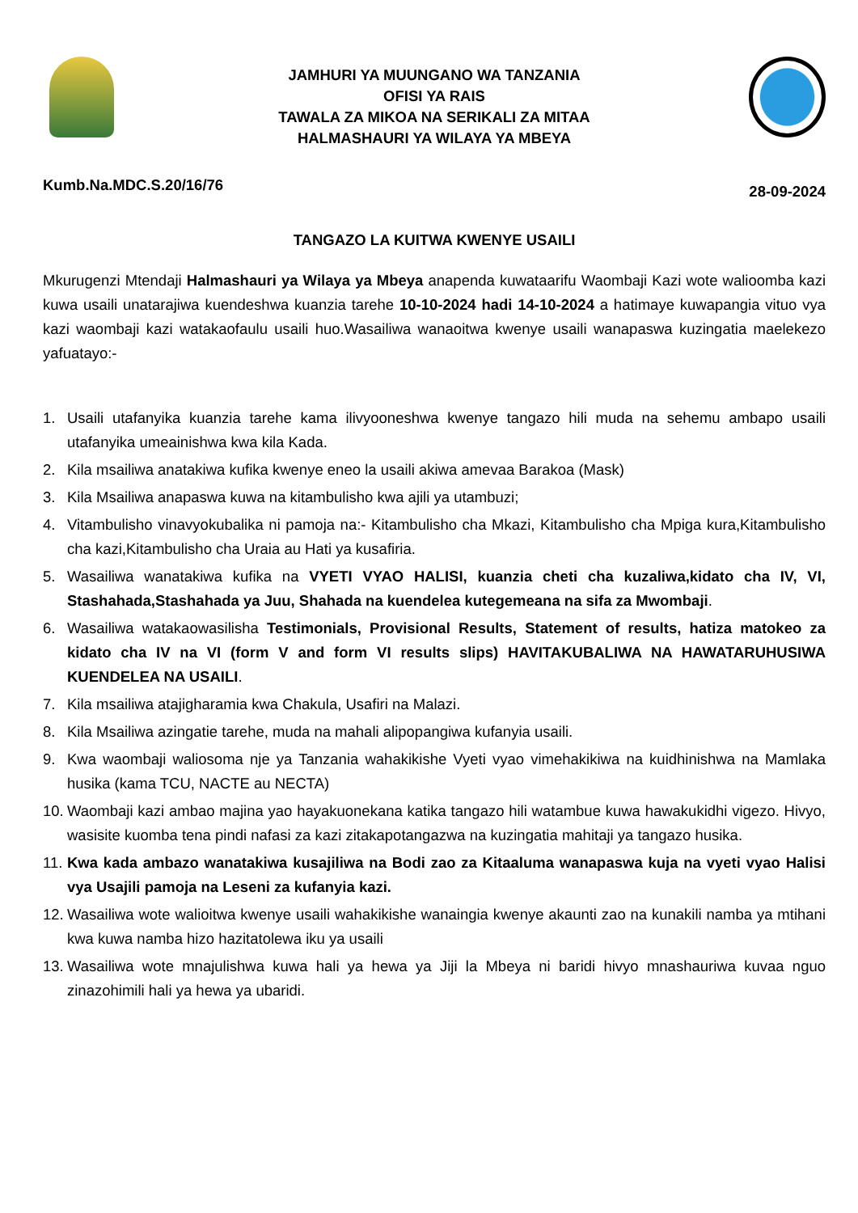JAMHURI YA MUUNGANO WA TANZANIA
OFISI YA RAIS
TAWALA ZA MIKOA NA SERIKALI ZA MITAA
HALMASHAURI YA WILAYA YA MBEYA
Kumb.Na.MDC.S.20/16/76 28-09-2024
TANGAZO LA KUITWA KWENYE USAILI
Mkurugenzi Mtendaji Halmashauri ya Wilaya ya Mbeya anapenda kuwataarifu Waombaji Kazi wote walioomba kazi kuwa usaili unatarajiwa kuendeshwa kuanzia tarehe 10-10-2024 hadi 14-10-2024 a hatimaye kuwapangia vituo vya kazi waombaji kazi watakaofaulu usaili huo.Wasailiwa wanaoitwa kwenye usaili wanapaswa kuzingatia maelekezo yafuatayo:-
1. Usaili utafanyika kuanzia tarehe kama ilivyooneshwa kwenye tangazo hili muda na sehemu ambapo usaili utafanyika umeainishwa kwa kila Kada.
2. Kila msailiwa anatakiwa kufika kwenye eneo la usaili akiwa amevaa Barakoa (Mask)
3. Kila Msailiwa anapaswa kuwa na kitambulisho kwa ajili ya utambuzi;
4. Vitambulisho vinavyokubalika ni pamoja na:- Kitambulisho cha Mkazi, Kitambulisho cha Mpiga kura,Kitambulisho cha kazi,Kitambulisho cha Uraia au Hati ya kusafiria.
5. Wasailiwa wanatakiwa kufika na VYETI VYAO HALISI, kuanzia cheti cha kuzaliwa,kidato cha IV, VI, Stashahada,Stashahada ya Juu, Shahada na kuendelea kutegemeana na sifa za Mwombaji.
6. Wasailiwa watakaowasilisha Testimonials, Provisional Results, Statement of results, hatiza matokeo za kidato cha IV na VI (form V and form VI results slips) HAVITAKUBALIWA NA HAWATARUHUSIWA KUENDELEA NA USAILI.
7. Kila msailiwa atajigharamia kwa Chakula, Usafiri na Malazi.
8. Kila Msailiwa azingatie tarehe, muda na mahali alipopangiwa kufanyia usaili.
9. Kwa waombaji waliosoma nje ya Tanzania wahakikishe Vyeti vyao vimehakikiwa na kuidhinishwa na Mamlaka husika (kama TCU, NACTE au NECTA)
10. Waombaji kazi ambao majina yao hayakuonekana katika tangazo hili watambue kuwa hawakukidhi vigezo. Hivyo, wasisite kuomba tena pindi nafasi za kazi zitakapotangazwa na kuzingatia mahitaji ya tangazo husika.
11. Kwa kada ambazo wanatakiwa kusajiliwa na Bodi zao za Kitaaluma wanapaswa kuja na vyeti vyao Halisi vya Usajili pamoja na Leseni za kufanyia kazi.
12. Wasailiwa wote walioitwa kwenye usaili wahakikishe wanaingia kwenye akaunti zao na kunakili namba ya mtihani kwa kuwa namba hizo hazitatolewa iku ya usaili
13. Wasailiwa wote mnajulishwa kuwa hali ya hewa ya Jiji la Mbeya ni baridi hivyo mnashauriwa kuvaa nguo zinazohimili hali ya hewa ya ubaridi.